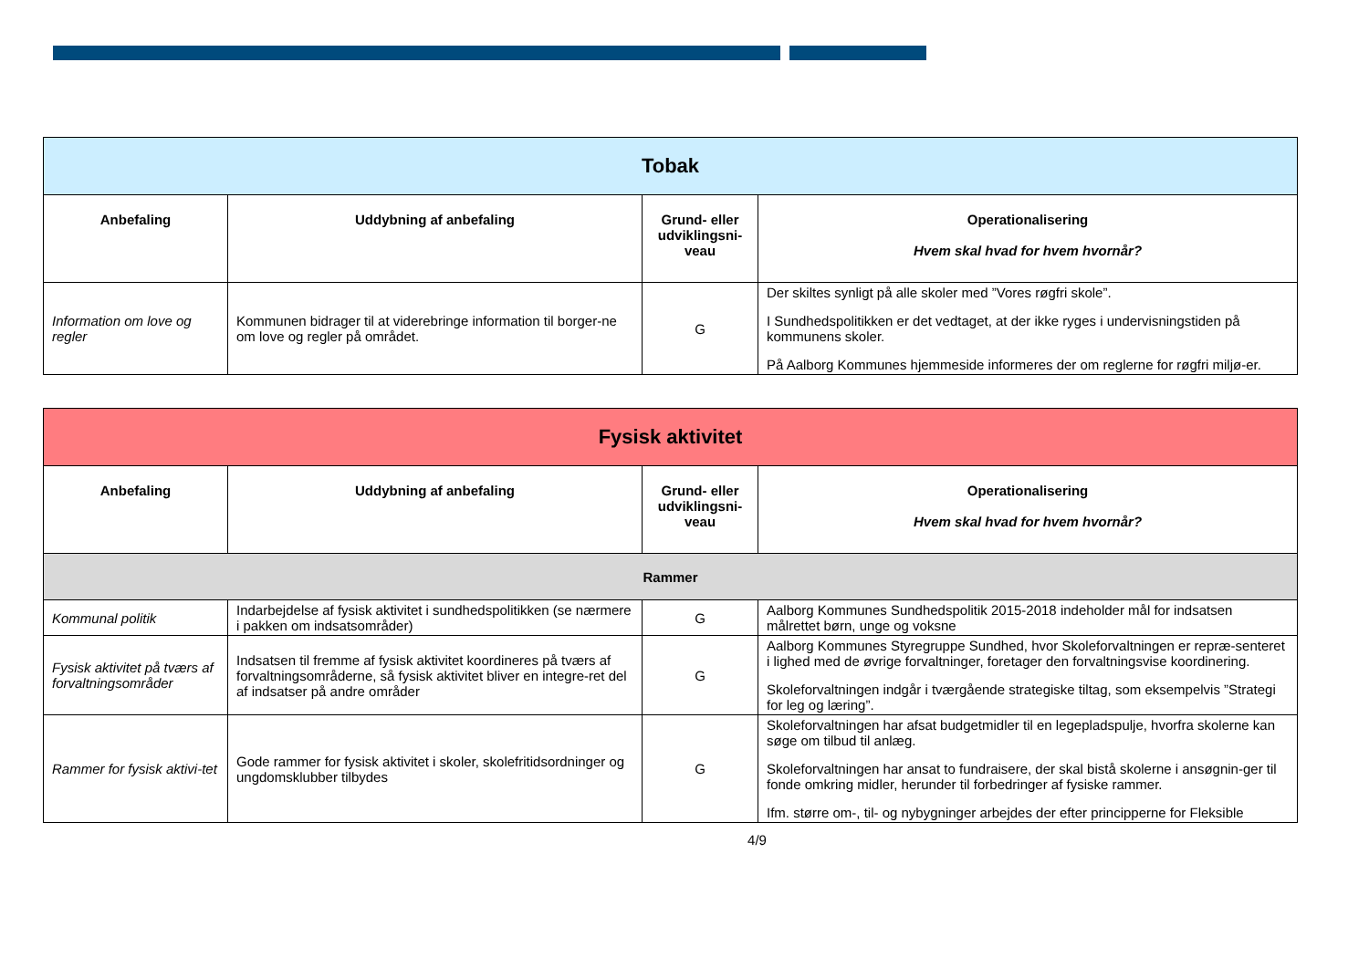| Tobak | | | |
| --- | --- | --- | --- |
| Anbefaling | Uddybning af anbefaling | Grund- eller udviklingsni-veau | Operationalisering Hvem skal hvad for hvem hvornår? |
| Information om love og regler | Kommunen bidrager til at viderebringe information til borger-ne om love og regler på området. | G | Der skiltes synligt på alle skoler med ”Vores røgfri skole”. I Sundhedspolitikken er det vedtaget, at der ikke ryges i undervisningstiden på kommunens skoler. På Aalborg Kommunes hjemmeside informeres der om reglerne for røgfri miljø-er. |
| Fysisk aktivitet | | | |
| --- | --- | --- | --- |
| Anbefaling | Uddybning af anbefaling | Grund- eller udviklingsni-veau | Operationalisering Hvem skal hvad for hvem hvornår? |
| Rammer | | | |
| Kommunal politik | Indarbejdelse af fysisk aktivitet i sundhedspolitikken (se nærmere i pakken om indsatsområder) | G | Aalborg Kommunes Sundhedspolitik 2015-2018 indeholder mål for indsatsen målrettet børn, unge og voksne |
| Fysisk aktivitet på tværs af forvaltningsområder | Indsatsen til fremme af fysisk aktivitet koordineres på tværs af forvaltningsområderne, så fysisk aktivitet bliver en integre-ret del af indsatser på andre områder | G | Aalborg Kommunes Styregruppe Sundhed, hvor Skoleforvaltningen er repræ-senteret i lighed med de øvrige forvaltninger, foretager den forvaltningsvise koordinering. Skoleforvaltningen indgår i tværgående strategiske tiltag, som eksempelvis ”Strategi for leg og læring”. |
| Rammer for fysisk aktivi-tet | Gode rammer for fysisk aktivitet i skoler, skolefritidsordninger og ungdomsklubber tilbydes | G | Skoleforvaltningen har afsat budgetmidler til en legepladspulje, hvorfra skolerne kan søge om tilbud til anlæg. Skoleforvaltningen har ansat to fundraisere, der skal bistå skolerne i ansøgnin-ger til fonde omkring midler, herunder til forbedringer af fysiske rammer. Ifm. større om-, til- og nybygninger arbejdes der efter principperne for Fleksible |
4/9